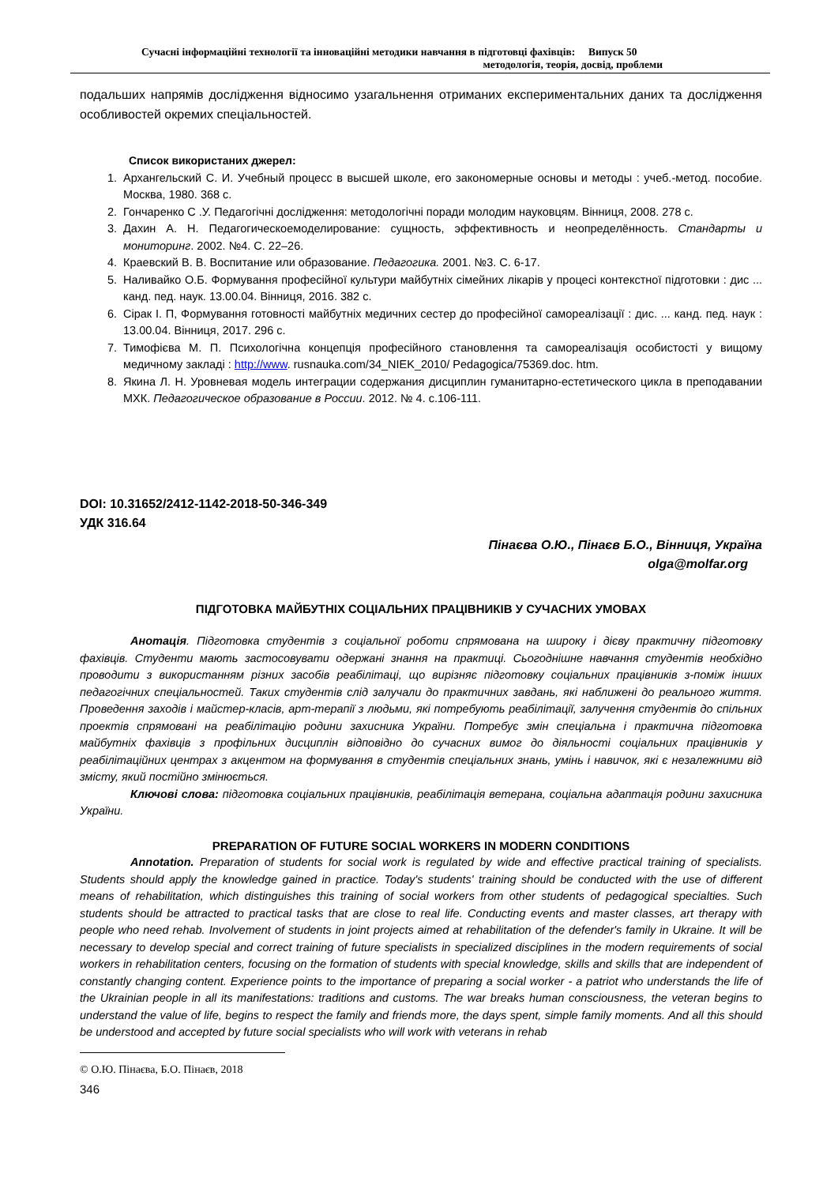Сучасні інформаційні технології та інноваційні методики навчання в підготовці фахівців: Випуск 50
методологія, теорія, досвід, проблеми
подальших напрямів дослідження відносимо узагальнення отриманих експериментальних даних та дослідження особливостей окремих спеціальностей.
Список використаних джерел:
1. Архангельский С. И. Учебный процесс в высшей школе, его закономерные основы и методы : учеб.-метод. пособие. Москва, 1980. 368 с.
2. Гончаренко С .У. Педагогічні дослідження: методологічні поради молодим науковцям. Вінниця, 2008. 278 с.
3. Дахин А. Н. Педагогическоемоделирование: сущность, эффективность и неопределённость. Стандарты и мониторинг. 2002. №4. С. 22–26.
4. Краевский В. В. Воспитание или образование. Педагогика. 2001. №3. С. 6-17.
5. Наливайко О.Б. Формування професійної культури майбутніх сімейних лікарів у процесі контекстної підготовки : дис ... канд. пед. наук. 13.00.04. Вінниця, 2016. 382 с.
6. Сірак І. П, Формування готовності майбутніх медичних сестер до професійної самореалізації : дис. ... канд. пед. наук : 13.00.04. Вінниця, 2017. 296 с.
7. Тимофієва М. П. Психологічна концепція професійного становлення та самореалізація особистості у вищому медичному закладі : http://www. rusnauka.com/34_NIEK_2010/ Pedagogica/75369.doc. htm.
8. Якина Л. Н. Уровневая модель интеграции содержания дисциплин гуманитарно-естетического цикла в преподавании МХК. Педагогическое образование в России. 2012. № 4. с.106-111.
DOI: 10.31652/2412-1142-2018-50-346-349
УДК 316.64
Пінаєва О.Ю., Пінаєв Б.О., Вінниця, Україна
olga@molfar.org
ПІДГОТОВКА МАЙБУТНІХ СОЦІАЛЬНИХ ПРАЦІВНИКІВ У СУЧАСНИХ УМОВАХ
Анотація. Підготовка студентів з соціальної роботи спрямована на широку і дієву практичну підготовку фахівців. Студенти мають застосовувати одержані знання на практиці. Сьогоднішне навчання студентів необхідно проводити з використанням різних засобів реабілітаці, що вирізняє підготовку соціальних працівників з-поміж інших педагогічних спеціальностей. Таких студентів слід залучали до практичних завдань, які наближені до реального життя. Проведення заходів і майстер-класів, арт-терапії з людьми, які потребують реабілітації, залучення студентів до спільних проектів спрямовані на реабілітацію родини захисника України. Потребує змін спеціальна і практична підготовка майбутніх фахівців з профільних дисциплін відповідно до сучасних вимог до діяльності соціальних працівників у реабілітаційних центрах з акцентом на формування в студентів спеціальних знань, умінь і навичок, які є незалежними від змісту, який постійно змінюється.
Ключові слова: підготовка соціальних працівників, реабілітація ветерана, соціальна адаптація родини захисника України.
PREPARATION OF FUTURE SOCIAL WORKERS IN MODERN CONDITIONS
Annotation. Preparation of students for social work is regulated by wide and effective practical training of specialists. Students should apply the knowledge gained in practice. Today's students' training should be conducted with the use of different means of rehabilitation, which distinguishes this training of social workers from other students of pedagogical specialties. Such students should be attracted to practical tasks that are close to real life. Conducting events and master classes, art therapy with people who need rehab. Involvement of students in joint projects aimed at rehabilitation of the defender's family in Ukraine. It will be necessary to develop special and correct training of future specialists in specialized disciplines in the modern requirements of social workers in rehabilitation centers, focusing on the formation of students with special knowledge, skills and skills that are independent of constantly changing content. Experience points to the importance of preparing a social worker - a patriot who understands the life of the Ukrainian people in all its manifestations: traditions and customs. The war breaks human consciousness, the veteran begins to understand the value of life, begins to respect the family and friends more, the days spent, simple family moments. And all this should be understood and accepted by future social specialists who will work with veterans in rehab
© О.Ю. Пінаєва, Б.О. Пінаєв, 2018
346